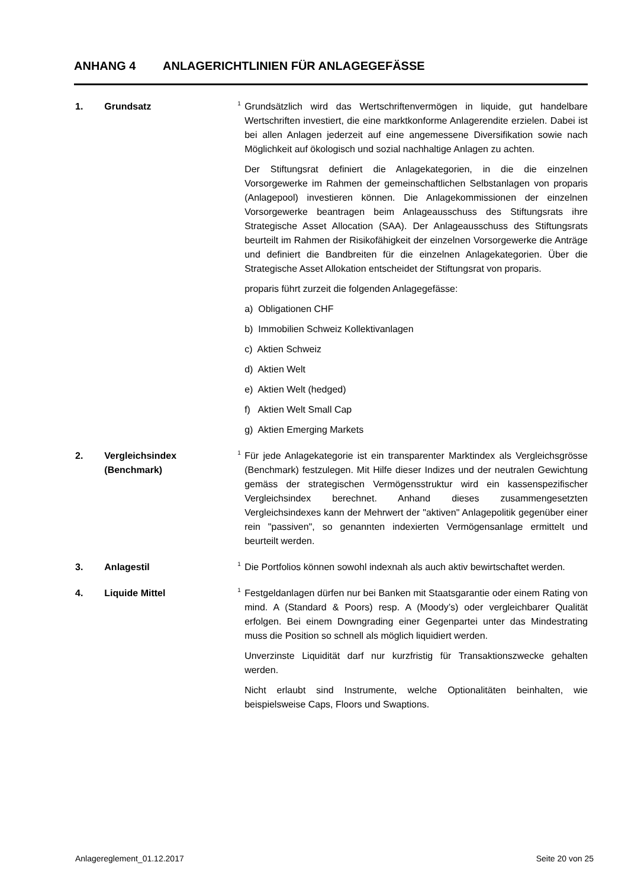ANHANG 4 ANLAGERICHTLINIEN FÜR ANLAGEGEFÄSSE
1. Grundsatz
<sup>1</sup> Grundsätzlich wird das Wertschriftenvermögen in liquide, gut handelbare Wertschriften investiert, die eine marktkonforme Anlagerendite erzielen. Dabei ist bei allen Anlagen jederzeit auf eine angemessene Diversifikation sowie nach Möglichkeit auf ökologisch und sozial nachhaltige Anlagen zu achten.
Der Stiftungsrat definiert die Anlagekategorien, in die die einzelnen Vorsorgewerke im Rahmen der gemeinschaftlichen Selbstanlagen von proparis (Anlagepool) investieren können. Die Anlagekommissionen der einzelnen Vorsorgewerke beantragen beim Anlageausschuss des Stiftungsrats ihre Strategische Asset Allocation (SAA). Der Anlageausschuss des Stiftungsrats beurteilt im Rahmen der Risikofähigkeit der einzelnen Vorsorgewerke die Anträge und definiert die Bandbreiten für die einzelnen Anlagekategorien. Über die Strategische Asset Allokation entscheidet der Stiftungsrat von proparis.
proparis führt zurzeit die folgenden Anlagegefässe:
a) Obligationen CHF
b) Immobilien Schweiz Kollektivanlagen
c) Aktien Schweiz
d) Aktien Welt
e) Aktien Welt (hedged)
f) Aktien Welt Small Cap
g) Aktien Emerging Markets
2. Vergleichsindex
(Benchmark)
<sup>1</sup> Für jede Anlagekategorie ist ein transparenter Marktindex als Vergleichsgrösse (Benchmark) festzulegen. Mit Hilfe dieser Indizes und der neutralen Gewichtung gemäss der strategischen Vermögensstruktur wird ein kassenspezifischer Vergleichsindex berechnet. Anhand dieses zusammengesetzten Vergleichsindexes kann der Mehrwert der "aktiven" Anlagepolitik gegenüber einer rein "passiven", so genannten indexierten Vermögensanlage ermittelt und beurteilt werden.
3. Anlagestil
<sup>1</sup> Die Portfolios können sowohl indexnah als auch aktiv bewirtschaftet werden.
4. Liquide Mittel
<sup>1</sup> Festgeldanlagen dürfen nur bei Banken mit Staatsgarantie oder einem Rating von mind. A (Standard & Poors) resp. A (Moody’s) oder vergleichbarer Qualität erfolgen. Bei einem Downgrading einer Gegenpartei unter das Mindestrating muss die Position so schnell als möglich liquidiert werden.
Unverzinste Liquidität darf nur kurzfristig für Transaktionszwecke gehalten werden.
Nicht erlaubt sind Instrumente, welche Optionalitäten beinhalten, wie beispielsweise Caps, Floors und Swaptions.
Anlagereglement_01.12.2017 Seite 20 von 25